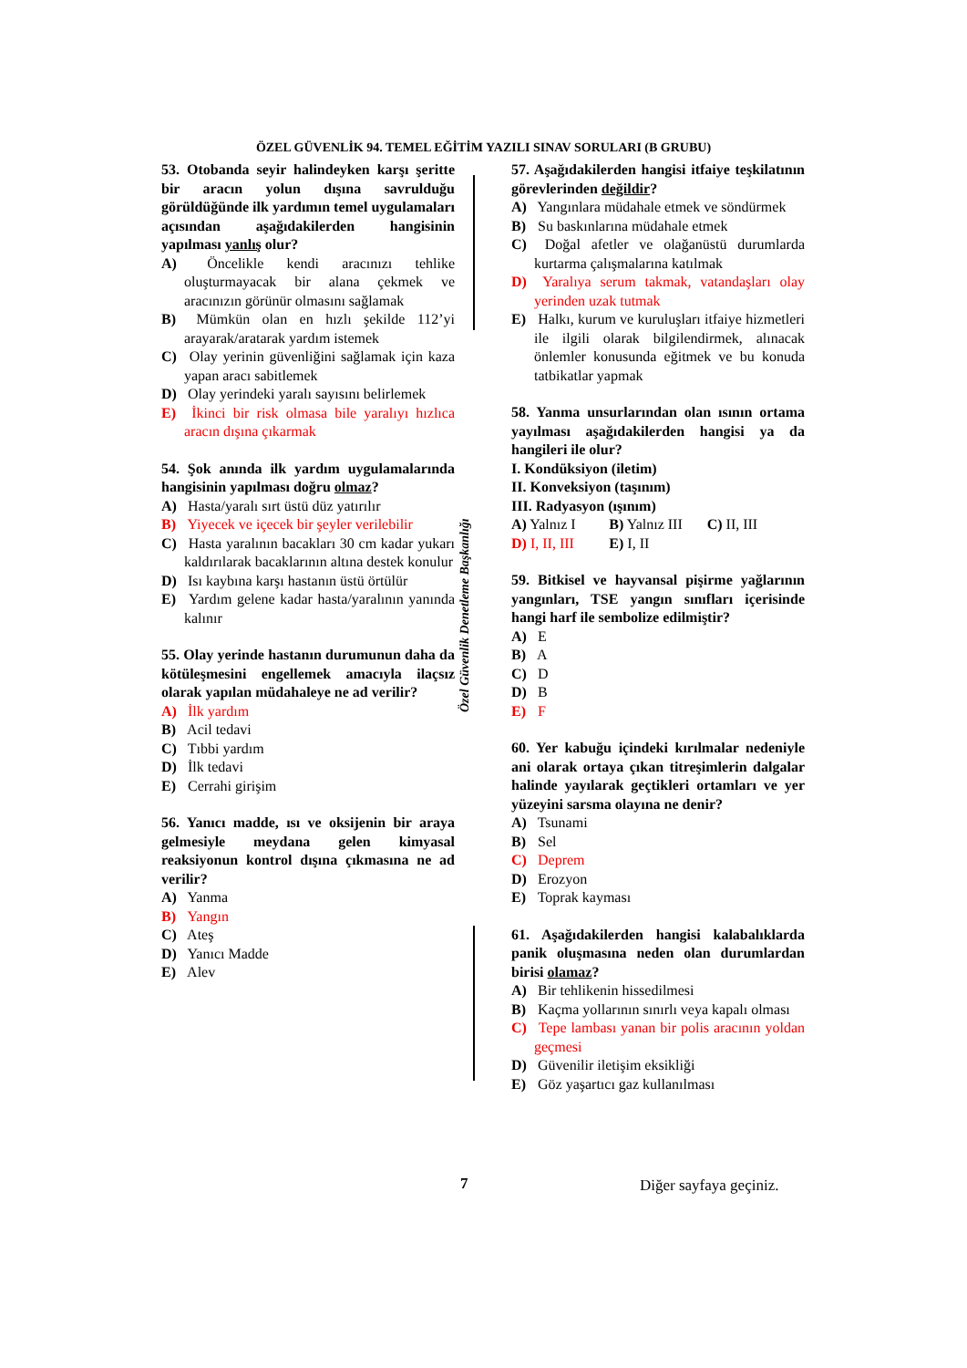ÖZEL GÜVENLİK 94. TEMEL EĞİTİM YAZILI SINAV SORULARI (B GRUBU)
Özel Güvenlik Denetleme Başkanlığı
53. Otobanda seyir halindeyken karşı şeritte bir aracın yolun dışına savrulduğu görüldüğünde ilk yardımın temel uygulamaları açısından aşağıdakilerden hangisinin yapılması yanlış olur?
A) Öncelikle kendi aracınızı tehlike oluşturmayacak bir alana çekmek ve aracınızın görünür olmasını sağlamak
B) Mümkün olan en hızlı şekilde 112’yi arayarak/aratarak yardım istemek
C) Olay yerinin güvenliğini sağlamak için kaza yapan aracı sabitlemek
D) Olay yerindeki yaralı sayısını belirlemek
E) İkinci bir risk olmasa bile yaralıyı hızlıca aracın dışına çıkarmak
54. Şok anında ilk yardım uygulamalarında hangisinin yapılması doğru olmaz?
A) Hasta/yaralı sırt üstü düz yatırılır
B) Yiyecek ve içecek bir şeyler verilebilir
C) Hasta yaralının bacakları 30 cm kadar yukarı kaldırılarak bacaklarının altına destek konulur
D) Isı kaybına karşı hastanın üstü örtülür
E) Yardım gelene kadar hasta/yaralının yanında kalınır
55. Olay yerinde hastanın durumunun daha da kötüleşmesini engellemek amacıyla ilaçsız olarak yapılan müdahaleye ne ad verilir?
A) İlk yardım
B) Acil tedavi
C) Tıbbi yardım
D) İlk tedavi
E) Cerrahi girişim
56. Yanıcı madde, ısı ve oksijenin bir araya gelmesiyle meydana gelen kimyasal reaksiyonun kontrol dışına çıkmasına ne ad verilir?
A) Yanma
B) Yangın
C) Ateş
D) Yanıcı Madde
E) Alev
57. Aşağıdakilerden hangisi itfaiye teşkilatının görevlerinden değildir?
A) Yangınlara müdahale etmek ve söndürmek
B) Su baskınlarına müdahale etmek
C) Doğal afetler ve olağanüstü durumlarda kurtarma çalışmalarına katılmak
D) Yaralıya serum takmak, vatandaşları olay yerinden uzak tutmak
E) Halkı, kurum ve kuruluşları itfaiye hizmetleri ile ilgili olarak bilgilendirmek, alınacak önlemler konusunda eğitmek ve bu konuda tatbikatlar yapmak
58. Yanma unsurlarından olan ısının ortama yayılması aşağıdakilerden hangisi ya da hangileri ile olur?
I. Kondüksiyon (iletim)
II. Konveksiyon (taşınım)
III. Radyasyon (ışınım)
A) Yalnız I B) Yalnız III C) II, III
D) I, II, III E) I, II
59. Bitkisel ve hayvansal pişirme yağlarının yangınları, TSE yangın sınıfları içerisinde hangi harf ile sembolize edilmiştir?
A) E
B) A
C) D
D) B
E) F
60. Yer kabuğu içindeki kırılmalar nedeniyle ani olarak ortaya çıkan titreşimlerin dalgalar halinde yayılarak geçtikleri ortamları ve yer yüzeyini sarsma olayına ne denir?
A) Tsunami
B) Sel
C) Deprem
D) Erozyon
E) Toprak kayması
61. Aşağıdakilerden hangisi kalabalıklarda panik oluşmasına neden olan durumlardan birisi olamaz?
A) Bir tehlikenin hissedilmesi
B) Kaçma yollarının sınırlı veya kapalı olması
C) Tepe lambası yanan bir polis aracının yoldan geçmesi
D) Güvenilir iletişim eksikliği
E) Göz yaşartıcı gaz kullanılması
7 Diğer sayfaya geçiniz.